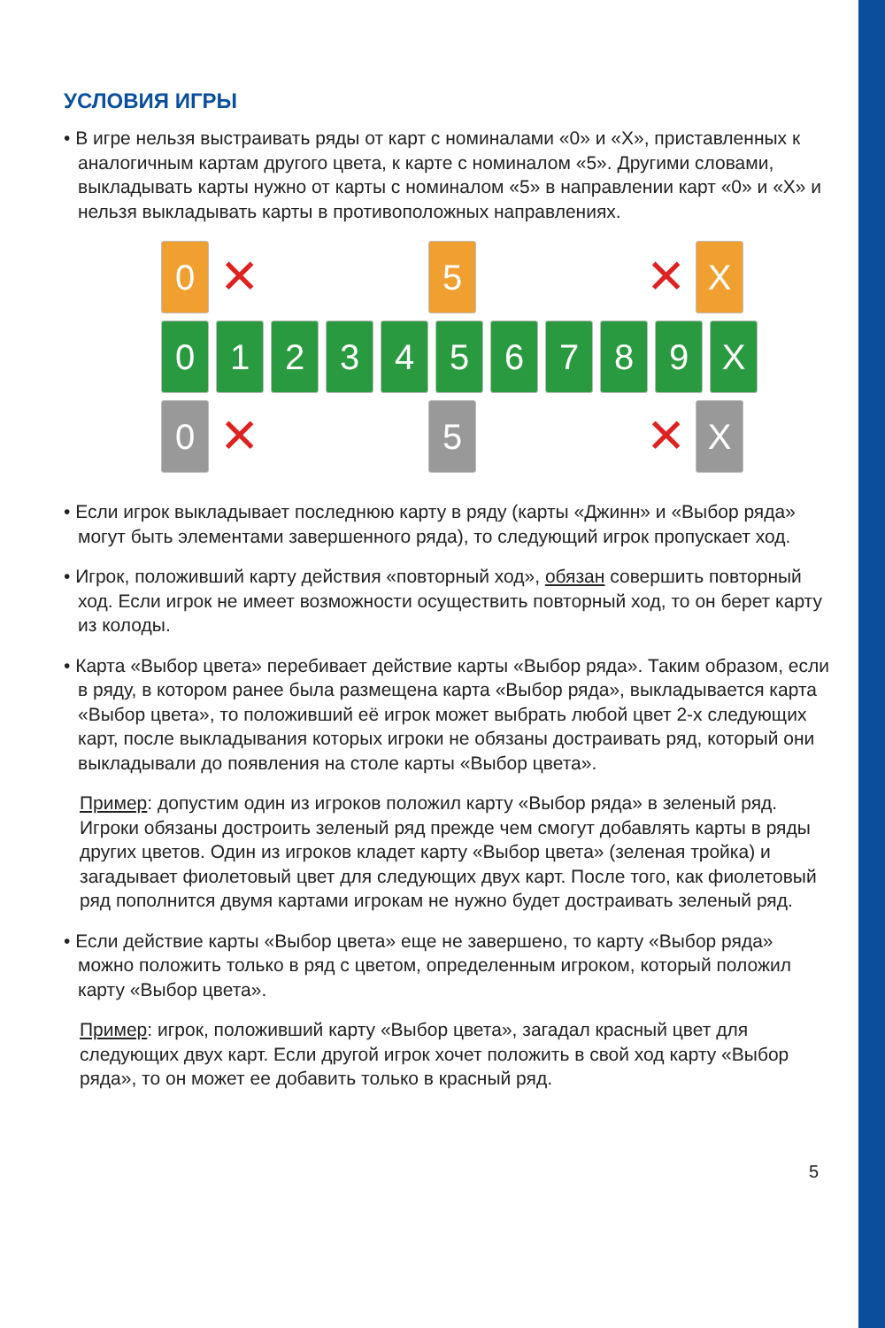УСЛОВИЯ ИГРЫ
• В игре нельзя выстраивать ряды от карт с номиналами «0» и «Х», приставленных к аналогичным картам другого цвета, к карте с номиналом «5». Другими словами, выкладывать карты нужно от карты с номиналом «5» в направлении карт «0» и «Х» и нельзя выкладывать карты в противоположных направлениях.
0
✕
5
✕
X
0 1 2 3 4 5 6 7 8 9 X
0
✕
5
✕
X
• Если игрок выкладывает последнюю карту в ряду (карты «Джинн» и «Выбор ряда» могут быть элементами завершенного ряда), то следующий игрок пропускает ход.
• Игрок, положивший карту действия «повторный ход», обязан совершить повторный ход. Если игрок не имеет возможности осуществить повторный ход, то он берет карту из колоды.
• Карта «Выбор цвета» перебивает действие карты «Выбор ряда». Таким образом, если в ряду, в котором ранее была размещена карта «Выбор ряда», выкладывается карта «Выбор цвета», то положивший её игрок может выбрать любой цвет 2-х следующих карт, после выкладывания которых игроки не обязаны достраивать ряд, который они выкладывали до появления на столе карты «Выбор цвета».
Пример: допустим один из игроков положил карту «Выбор ряда» в зеленый ряд. Игроки обязаны достроить зеленый ряд прежде чем смогут добавлять карты в ряды других цветов. Один из игроков кладет карту «Выбор цвета» (зеленая тройка) и загадывает фиолетовый цвет для следующих двух карт. После того, как фиолетовый ряд пополнится двумя картами игрокам не нужно будет достраивать зеленый ряд.
• Если действие карты «Выбор цвета» еще не завершено, то карту «Выбор ряда» можно положить только в ряд с цветом, определенным игроком, который положил карту «Выбор цвета».
Пример: игрок, положивший карту «Выбор цвета», загадал красный цвет для следующих двух карт. Если другой игрок хочет положить в свой ход карту «Выбор ряда», то он может ее добавить только в красный ряд.
5